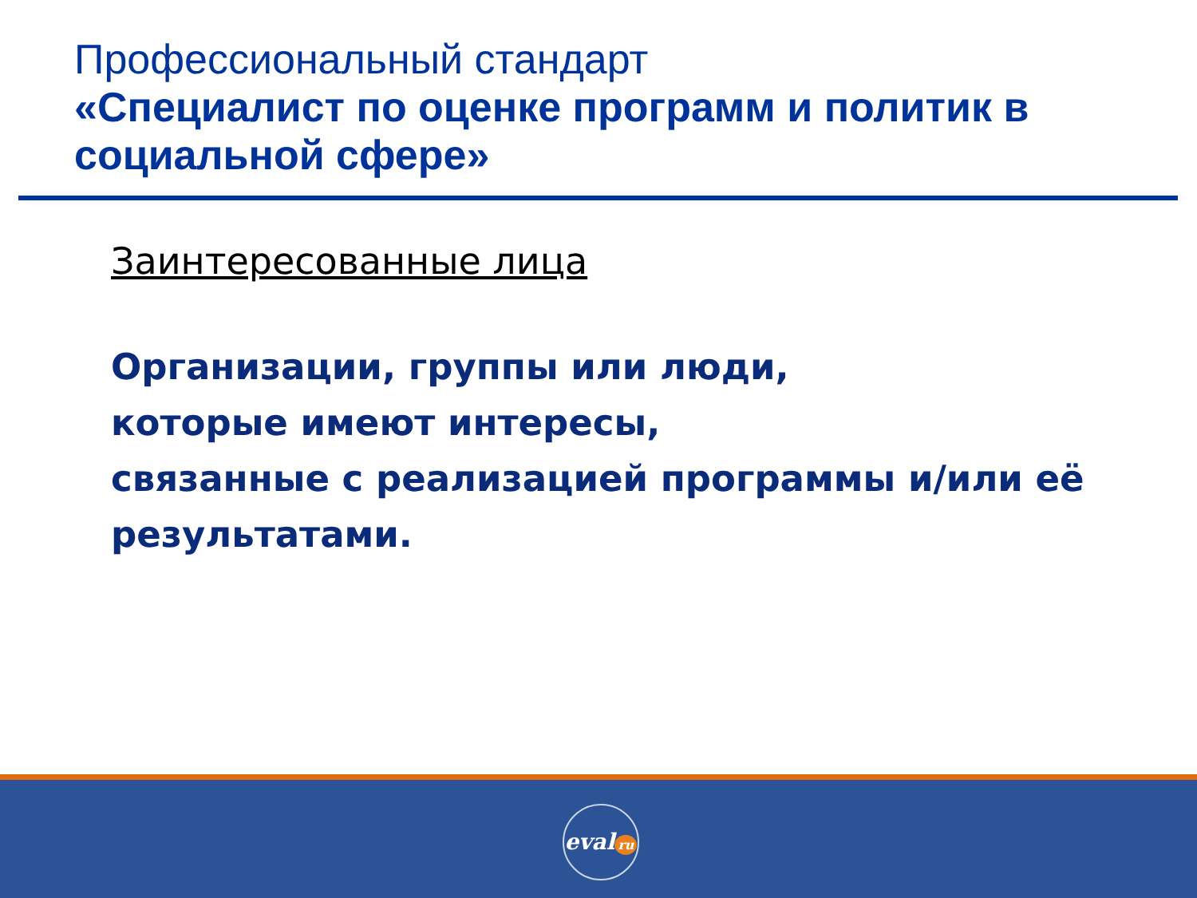Профессиональный стандарт
«Специалист по оценке программ и политик в социальной сфере»
Заинтересованные лица
Организации, группы или люди,
которые имеют интересы,
связанные с реализацией программы и/или её
результатами.
eval ru